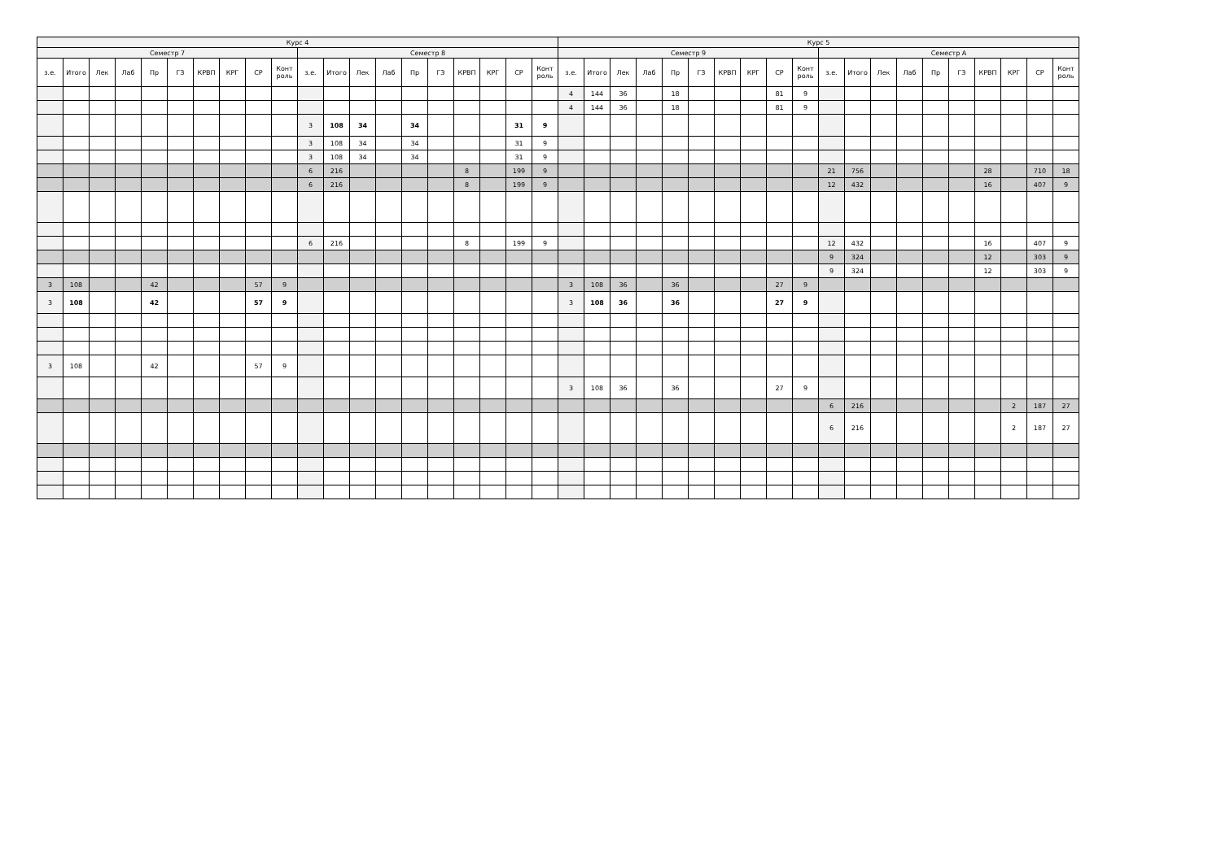| Курс 4 | | | | | | | | | | | | | | | | | | | | Курс 5 | | | | | | | | | | | | | | | | | | | |
| --- | --- | --- | --- | --- | --- | --- | --- | --- | --- | --- | --- | --- | --- | --- | --- | --- | --- | --- | --- | --- | --- | --- | --- | --- | --- | --- | --- | --- | --- | --- | --- | --- | --- | --- | --- | --- | --- | --- | --- |
| Семестр 7 | | | | | | | | | | Семестр 8 | | | | | | | | | | Семестр 9 | | | | | | | | | | Семестр А | | | | | | | | | |
| з.е. | Итого | Лек | Лаб | Пр | ГЗ | КРВП | КРГ | СР | Конт роль | з.е. | Итого | Лек | Лаб | Пр | ГЗ | КРВП | КРГ | СР | Конт роль | з.е. | Итого | Лек | Лаб | Пр | ГЗ | КРВП | КРГ | СР | Конт роль | з.е. | Итого | Лек | Лаб | Пр | ГЗ | КРВП | КРГ | СР | Конт роль |
| | | | | | | | | | | | | | | | | | | | | 4 | 144 | 36 | | 18 | | | | 81 | 9 | | | | | | | | | | |
| | | | | | | | | | | | | | | | | | | | | 4 | 144 | 36 | | 18 | | | | 81 | 9 | | | | | | | | | | |
| | | | | | | | | | | 3 | 108 | 34 | | 34 | | | | 31 | 9 | | | | | | | | | | | | | | | | | | | | |
| | | | | | | | | | | 3 | 108 | 34 | | 34 | | | | 31 | 9 | | | | | | | | | | | | | | | | | | | | |
| | | | | | | | | | | 3 | 108 | 34 | | 34 | | | | 31 | 9 | | | | | | | | | | | | | | | | | | | | |
| | | | | | | | | | | 6 | 216 | | | | | 8 | | 199 | 9 | | | | | | | | | | | 21 | 756 | | | | | 28 | | 710 | 18 |
| | | | | | | | | | | 6 | 216 | | | | | 8 | | 199 | 9 | | | | | | | | | | | 12 | 432 | | | | | 16 | | 407 | 9 |
| | | | | | | | | | | 6 | 216 | | | | | 8 | | 199 | 9 | | | | | | | | | | | 12 | 432 | | | | | 16 | | 407 | 9 |
| | | | | | | | | | | | | | | | | | | | | | | | | | | | | | | 9 | 324 | | | | | 12 | | 303 | 9 |
| | | | | | | | | | | | | | | | | | | | | | | | | | | | | | | 9 | 324 | | | | | 12 | | 303 | 9 |
| 3 | 108 | | | 42 | | | | 57 | 9 | | | | | | | | | | | 3 | 108 | 36 | | 36 | | | | 27 | 9 | | | | | | | | | | |
| 3 | 108 | | | 42 | | | | 57 | 9 | | | | | | | | | | | 3 | 108 | 36 | | 36 | | | | 27 | 9 | | | | | | | | | | |
| 3 | 108 | | | 42 | | | | 57 | 9 | | | | | | | | | | | | | | | | | | | | | | | | | | | | | | |
| | | | | | | | | | | | | | | | | | | | | 3 | 108 | 36 | | 36 | | | | 27 | 9 | | | | | | | | | | |
| | | | | | | | | | | | | | | | | | | | | | | | | | | | | | | 6 | 216 | | | | | | 2 | 187 | 27 |
| | | | | | | | | | | | | | | | | | | | | | | | | | | | | | | 6 | 216 | | | | | | 2 | 187 | 27 |